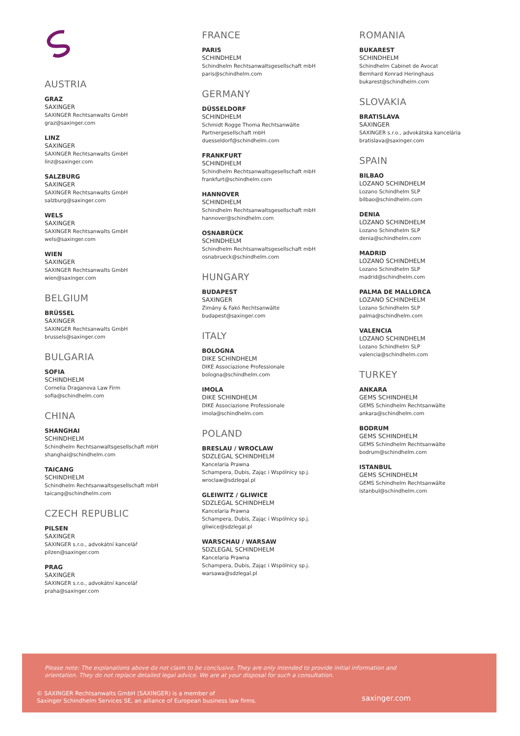AUSTRIA
GRAZ
SAXINGER
SAXINGER Rechtsanwalts GmbH
graz@saxinger.com
LINZ
SAXINGER
SAXINGER Rechtsanwalts GmbH
linz@saxinger.com
SALZBURG
SAXINGER
SAXINGER Rechtsanwalts GmbH
salzburg@saxinger.com
WELS
SAXINGER
SAXINGER Rechtsanwalts GmbH
wels@saxinger.com
WIEN
SAXINGER
SAXINGER Rechtsanwalts GmbH
wien@saxinger.com
BELGIUM
BRÜSSEL
SAXINGER
SAXINGER Rechtsanwalts GmbH
brussels@saxinger.com
BULGARIA
SOFIA
SCHINDHELM
Cornelia Draganova Law Firm
sofia@schindhelm.com
CHINA
SHANGHAI
SCHINDHELM
Schindhelm Rechtsanwaltsgesellschaft mbH
shanghai@schindhelm.com
TAICANG
SCHINDHELM
Schindhelm Rechtsanwaltsgesellschaft mbH
taicang@schindhelm.com
CZECH REPUBLIC
PILSEN
SAXINGER
SAXINGER s.r.o., advokátní kancelář
pilzen@saxinger.com
PRAG
SAXINGER
SAXINGER s.r.o., advokátní kancelář
praha@saxinger.com
FRANCE
PARIS
SCHINDHELM
Schindhelm Rechtsanwaltsgesellschaft mbH
paris@schindhelm.com
GERMANY
DÜSSELDORF
SCHINDHELM
Schmidt Rogge Thoma Rechtsanwälte
Partnergesellschaft mbH
duesseldorf@schindhelm.com
FRANKFURT
SCHINDHELM
Schindhelm Rechtsanwaltsgesellschaft mbH
frankfurt@schindhelm.com
HANNOVER
SCHINDHELM
Schindhelm Rechtsanwaltsgesellschaft mbH
hannover@schindhelm.com
OSNABRÜCK
SCHINDHELM
Schindhelm Rechtsanwaltsgesellschaft mbH
osnabrueck@schindhelm.com
HUNGARY
BUDAPEST
SAXINGER
Zimány & Fakó Rechtsanwälte
budapest@saxinger.com
ITALY
BOLOGNA
DIKE SCHINDHELM
DIKE Associazione Professionale
bologna@schindhelm.com
IMOLA
DIKE SCHINDHELM
DIKE Associazione Professionale
imola@schindhelm.com
POLAND
BRESLAU / WROCLAW
SDZLEGAL SCHINDHELM
Kancelaria Prawna
Schampera, Dubis, Zając i Wspólnicy sp.j.
wroclaw@sdzlegal.pl
GLEIWITZ / GLIWICE
SDZLEGAL SCHINDHELM
Kancelaria Prawna
Schampera, Dubis, Zając i Wspólnicy sp.j.
gliwice@sdzlegal.pl
WARSCHAU / WARSAW
SDZLEGAL SCHINDHELM
Kancelaria Prawna
Schampera, Dubis, Zając i Wspólnicy sp.j.
warsawa@sdzlegal.pl
ROMANIA
BUKAREST
SCHINDHELM
Schindhelm Cabinet de Avocat
Bernhard Konrad Heringhaus
bukarest@schindhelm.com
SLOVAKIA
BRATISLAVA
SAXINGER
SAXINGER s.r.o., advokátska kancelária
bratislava@saxinger.com
SPAIN
BILBAO
LOZANO SCHINDHELM
Lozano Schindhelm SLP
bilbao@schindhelm.com
DENIA
LOZANO SCHINDHELM
Lozano Schindhelm SLP
denia@schindhelm.com
MADRID
LOZANO SCHINDHELM
Lozano Schindhelm SLP
madrid@schindhelm.com
PALMA DE MALLORCA
LOZANO SCHINDHELM
Lozano Schindhelm SLP
palma@schindhelm.com
VALENCIA
LOZANO SCHINDHELM
Lozano Schindhelm SLP
valencia@schindhelm.com
TURKEY
ANKARA
GEMS SCHINDHELM
GEMS Schindhelm Rechtsanwälte
ankara@schindhelm.com
BODRUM
GEMS SCHINDHELM
GEMS Schindhelm Rechtsanwälte
bodrum@schindhelm.com
ISTANBUL
GEMS SCHINDHELM
GEMS Schindhelm Rechtsanwälte
istanbul@schindhelm.com
Please note: The explanations above do not claim to be conclusive. They are only intended to provide initial information and orientation. They do not replace detailed legal advice. We are at your disposal for such a consultation.
© SAXINGER Rechtsanwalts GmbH (SAXINGER) is a member of
Saxinger Schindhelm Services SE, an alliance of European business law firms.
saxinger.com